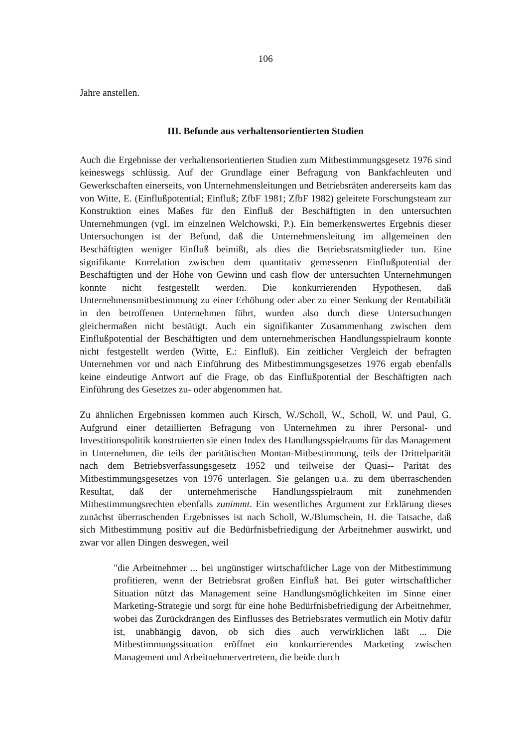106
Jahre anstellen.
III. Befunde aus verhaltensorientierten Studien
Auch die Ergebnisse der verhaltensorientierten Studien zum Mitbestimmungsgesetz 1976 sind keineswegs schlüssig. Auf der Grundlage einer Befragung von Bankfachleuten und Gewerkschaften einerseits, von Unternehmensleitungen und Betriebsräten andererseits kam das von Witte, E. (Einflußpotential; Einfluß; ZfbF 1981; ZfbF 1982) geleitete Forschungsteam zur Konstruktion eines Maßes für den Einfluß der Beschäftigten in den untersuchten Unternehmungen (vgl. im einzelnen Welchowski, P.). Ein bemerkenswertes Ergebnis dieser Untersuchungen ist der Befund, daß die Unternehmensleitung im allgemeinen den Beschäftigten weniger Einfluß beimißt, als dies die Betriebsratsmitglieder tun. Eine signifikante Korrelation zwischen dem quantitativ gemessenen Einflußpotential der Beschäftigten und der Höhe von Gewinn und cash flow der untersuchten Unternehmungen konnte nicht festgestellt werden. Die konkurrierenden Hypothesen, daß Unternehmensmitbestimmung zu einer Erhöhung oder aber zu einer Senkung der Rentabilität in den betroffenen Unternehmen führt, wurden also durch diese Untersuchungen gleichermaßen nicht bestätigt. Auch ein signifikanter Zusammenhang zwischen dem Einflußpotential der Beschäftigten und dem unternehmerischen Handlungsspielraum konnte nicht festgestellt werden (Witte, E.: Einfluß). Ein zeitlicher Vergleich der befragten Unternehmen vor und nach Einführung des Mitbestimmungsgesetzes 1976 ergab ebenfalls keine eindeutige Antwort auf die Frage, ob das Einflußpotential der Beschäftigten nach Einführung des Gesetzes zu- oder abgenommen hat.
Zu ähnlichen Ergebnissen kommen auch Kirsch, W./Scholl, W., Scholl, W. und Paul, G. Aufgrund einer detaillierten Befragung von Unternehmen zu ihrer Personal- und Investitionspolitik konstruierten sie einen Index des Handlungsspielraums für das Management in Unternehmen, die teils der paritätischen Montan-Mitbestimmung, teils der Drittelparität nach dem Betriebsverfassungsgesetz 1952 und teilweise der Quasi-- Parität des Mitbestimmungsgesetzes von 1976 unterlagen. Sie gelangen u.a. zu dem überraschenden Resultat, daß der unternehmerische Handlungsspielraum mit zunehmenden Mitbestimmungsrechten ebenfalls zunimmt. Ein wesentliches Argument zur Erklärung dieses zunächst überraschenden Ergebnisses ist nach Scholl, W./Blumschein, H. die Tatsache, daß sich Mitbestimmung positiv auf die Bedürfnisbefriedigung der Arbeitnehmer auswirkt, und zwar vor allen Dingen deswegen, weil
"die Arbeitnehmer ... bei ungünstiger wirtschaftlicher Lage von der Mitbestimmung profitieren, wenn der Betriebsrat großen Einfluß hat. Bei guter wirtschaftlicher Situation nützt das Management seine Handlungsmöglichkeiten im Sinne einer Marketing-Strategie und sorgt für eine hohe Bedürfnisbefriedigung der Arbeitnehmer, wobei das Zurückdrängen des Einflusses des Betriebsrates vermutlich ein Motiv dafür ist, unabhängig davon, ob sich dies auch verwirklichen läßt ... Die Mitbestimmungssituation eröffnet ein konkurrierendes Marketing zwischen Management und Arbeitnehmervertretern, die beide durch